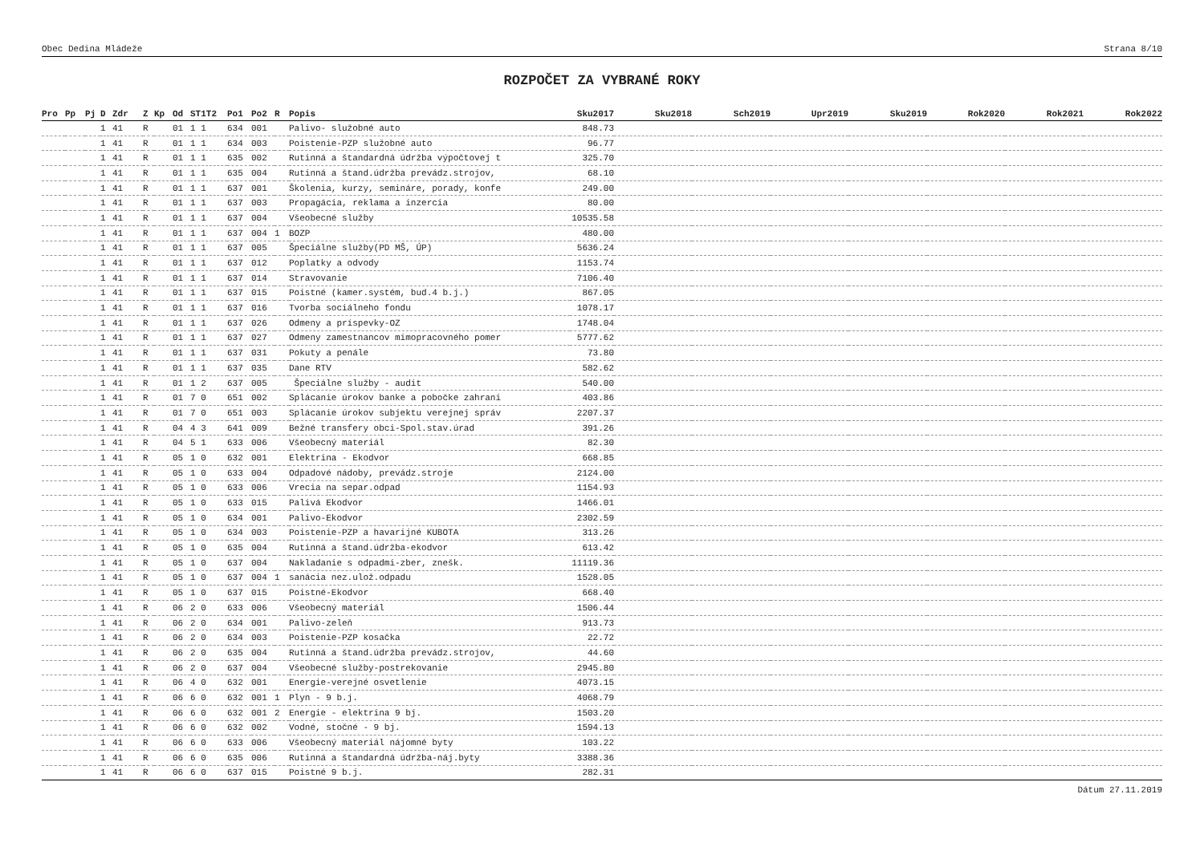Obec Dedina Mládeže Strana 8/10
ROZPOČET ZA VYBRANÉ ROKY
| Pro | Pp | Pj | D | Zdr | Z | Kp | Od | ST1T2 | Po1 | Po2 | R | Popis | Sku2017 | Sku2018 | Sch2019 | Upr2019 | Sku2019 | Rok2020 | Rok2021 | Rok2022 |
| --- | --- | --- | --- | --- | --- | --- | --- | --- | --- | --- | --- | --- | --- | --- | --- | --- | --- | --- | --- | --- |
| | | | 1 | 41 | R | | 01 | 1 1 | 634 | 001 | | Palivo- služobné auto | 848.73 | | | | | | | |
| | | | 1 | 41 | R | | 01 | 1 1 | 634 | 003 | | Poistenie-PZP služobné auto | 96.77 | | | | | | | |
| | | | 1 | 41 | R | | 01 | 1 1 | 635 | 002 | | Rutinná a štandardná údržba výpočtovej t | 325.70 | | | | | | | |
| | | | 1 | 41 | R | | 01 | 1 1 | 635 | 004 | | Rutinná a štand.údržba prevádz.strojov, | 68.10 | | | | | | | |
| | | | 1 | 41 | R | | 01 | 1 1 | 637 | 001 | | Školenia, kurzy, semináre, porady, konfe | 249.00 | | | | | | | |
| | | | 1 | 41 | R | | 01 | 1 1 | 637 | 003 | | Propagácia, reklama a inzercia | 80.00 | | | | | | | |
| | | | 1 | 41 | R | | 01 | 1 1 | 637 | 004 | | Všeobecné služby | 10535.58 | | | | | | | |
| | | | 1 | 41 | R | | 01 | 1 1 | 637 | 004 | 1 | BOZP | 480.00 | | | | | | | |
| | | | 1 | 41 | R | | 01 | 1 1 | 637 | 005 | | Špeciálne služby(PD MŠ, ÚP) | 5636.24 | | | | | | | |
| | | | 1 | 41 | R | | 01 | 1 1 | 637 | 012 | | Poplatky a odvody | 1153.74 | | | | | | | |
| | | | 1 | 41 | R | | 01 | 1 1 | 637 | 014 | | Stravovanie | 7106.40 | | | | | | | |
| | | | 1 | 41 | R | | 01 | 1 1 | 637 | 015 | | Poistné (kamer.systém, bud.4 b.j.) | 867.05 | | | | | | | |
| | | | 1 | 41 | R | | 01 | 1 1 | 637 | 016 | | Tvorba sociálneho fondu | 1078.17 | | | | | | | |
| | | | 1 | 41 | R | | 01 | 1 1 | 637 | 026 | | Odmeny a príspevky-OZ | 1748.04 | | | | | | | |
| | | | 1 | 41 | R | | 01 | 1 1 | 637 | 027 | | Odmeny zamestnancov mimopracovného pomer | 5777.62 | | | | | | | |
| | | | 1 | 41 | R | | 01 | 1 1 | 637 | 031 | | Pokuty a penále | 73.80 | | | | | | | |
| | | | 1 | 41 | R | | 01 | 1 1 | 637 | 035 | | Dane RTV | 582.62 | | | | | | | |
| | | | 1 | 41 | R | | 01 | 1 2 | 637 | 005 | | Špeciálne služby - audit | 540.00 | | | | | | | |
| | | | 1 | 41 | R | | 01 | 7 0 | 651 | 002 | | Splácanie úrokov banke a pobočke zahrani | 403.86 | | | | | | | |
| | | | 1 | 41 | R | | 01 | 7 0 | 651 | 003 | | Splácanie úrokov subjektu verejnej správ | 2207.37 | | | | | | | |
| | | | 1 | 41 | R | | 04 | 4 3 | 641 | 009 | | Bežné transfery obci-Spol.stav.úrad | 391.26 | | | | | | | |
| | | | 1 | 41 | R | | 04 | 5 1 | 633 | 006 | | Všeobecný materiál | 82.30 | | | | | | | |
| | | | 1 | 41 | R | | 05 | 1 0 | 632 | 001 | | Elektrina - Ekodvor | 668.85 | | | | | | | |
| | | | 1 | 41 | R | | 05 | 1 0 | 633 | 004 | | Odpadové nádoby, prevádz.stroje | 2124.00 | | | | | | | |
| | | | 1 | 41 | R | | 05 | 1 0 | 633 | 006 | | Vrecia na separ.odpad | 1154.93 | | | | | | | |
| | | | 1 | 41 | R | | 05 | 1 0 | 633 | 015 | | Palivá Ekodvor | 1466.01 | | | | | | | |
| | | | 1 | 41 | R | | 05 | 1 0 | 634 | 001 | | Palivo-Ekodvor | 2302.59 | | | | | | | |
| | | | 1 | 41 | R | | 05 | 1 0 | 634 | 003 | | Poistenie-PZP a havarijné KUBOTA | 313.26 | | | | | | | |
| | | | 1 | 41 | R | | 05 | 1 0 | 635 | 004 | | Rutinná a štand.údržba-ekodvor | 613.42 | | | | | | | |
| | | | 1 | 41 | R | | 05 | 1 0 | 637 | 004 | | Nakladanie s odpadmi-zber, znešk. | 11119.36 | | | | | | | |
| | | | 1 | 41 | R | | 05 | 1 0 | 637 | 004 | 1 | sanácia nez.ulož.odpadu | 1528.05 | | | | | | | |
| | | | 1 | 41 | R | | 05 | 1 0 | 637 | 015 | | Poistné-Ekodvor | 668.40 | | | | | | | |
| | | | 1 | 41 | R | | 06 | 2 0 | 633 | 006 | | Všeobecný materiál | 1506.44 | | | | | | | |
| | | | 1 | 41 | R | | 06 | 2 0 | 634 | 001 | | Palivo-zeleň | 913.73 | | | | | | | |
| | | | 1 | 41 | R | | 06 | 2 0 | 634 | 003 | | Poistenie-PZP kosačka | 22.72 | | | | | | | |
| | | | 1 | 41 | R | | 06 | 2 0 | 635 | 004 | | Rutinná a štand.údržba prevádz.strojov, | 44.60 | | | | | | | |
| | | | 1 | 41 | R | | 06 | 2 0 | 637 | 004 | | Všeobecné služby-postrekovanie | 2945.80 | | | | | | | |
| | | | 1 | 41 | R | | 06 | 4 0 | 632 | 001 | | Energie-verejné osvetlenie | 4073.15 | | | | | | | |
| | | | 1 | 41 | R | | 06 | 6 0 | 632 | 001 | 1 | Plyn - 9 b.j. | 4068.79 | | | | | | | |
| | | | 1 | 41 | R | | 06 | 6 0 | 632 | 001 | 2 | Energie - elektrina 9 bj. | 1503.20 | | | | | | | |
| | | | 1 | 41 | R | | 06 | 6 0 | 632 | 002 | | Vodné, stočné - 9 bj. | 1594.13 | | | | | | | |
| | | | 1 | 41 | R | | 06 | 6 0 | 633 | 006 | | Všeobecný materiál nájomné byty | 103.22 | | | | | | | |
| | | | 1 | 41 | R | | 06 | 6 0 | 635 | 006 | | Rutinná a štandardná údržba-náj.byty | 3388.36 | | | | | | | |
| | | | 1 | 41 | R | | 06 | 6 0 | 637 | 015 | | Poistné 9 b.j. | 282.31 | | | | | | | |
Dátum 27.11.2019